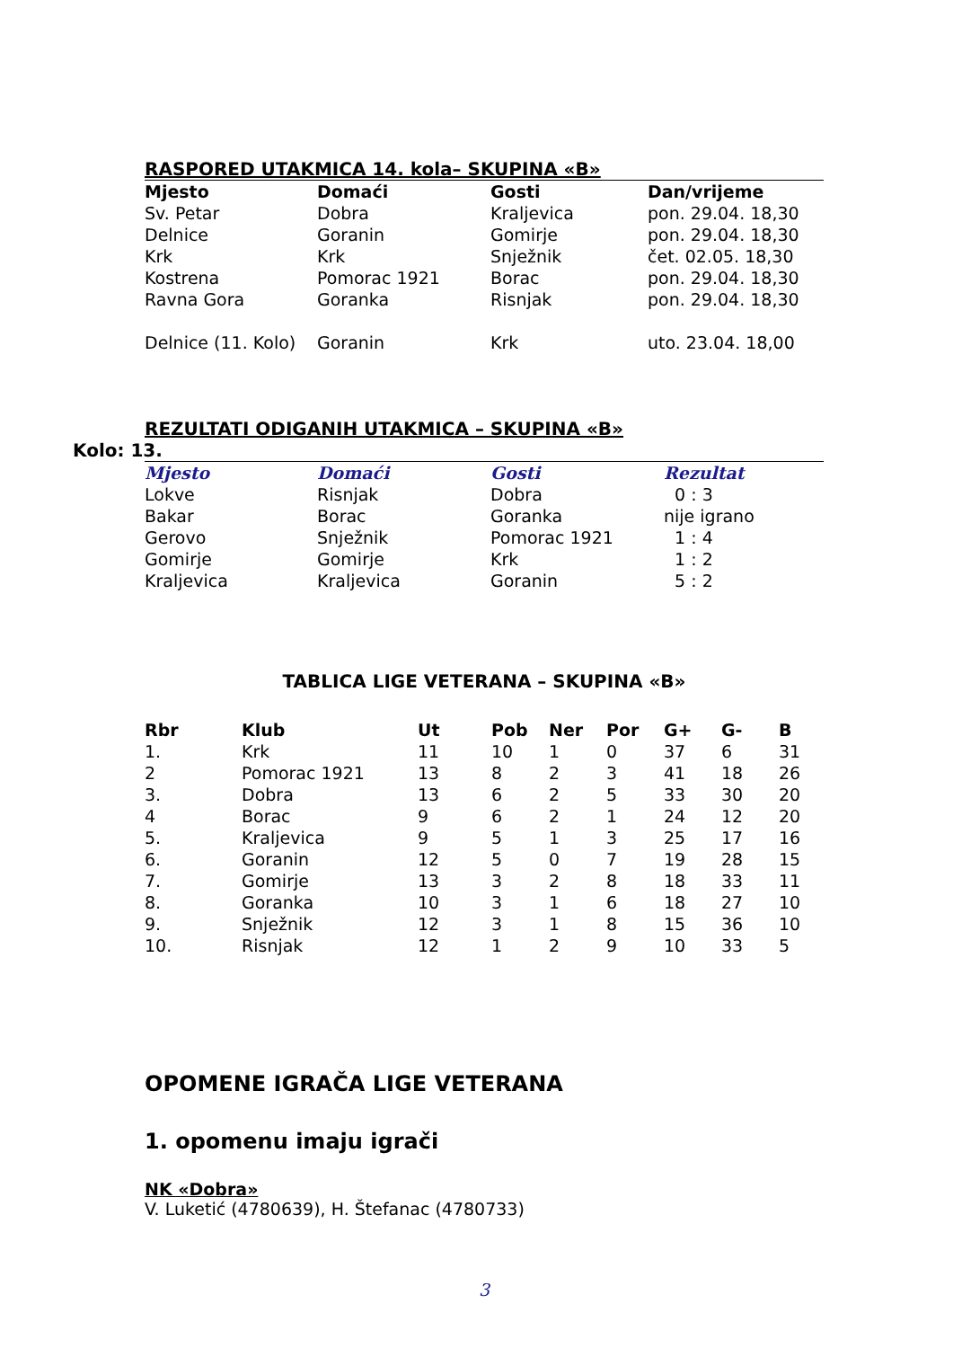RASPORED UTAKMICA 14. kola– SKUPINA «B»
| Mjesto | Domaći | Gosti | Dan/vrijeme |
| --- | --- | --- | --- |
| Sv. Petar | Dobra | Kraljevica | pon. 29.04. 18,30 |
| Delnice | Goranin | Gomirje | pon. 29.04. 18,30 |
| Krk | Krk | Snježnik | čet. 02.05. 18,30 |
| Kostrena | Pomorac 1921 | Borac | pon. 29.04. 18,30 |
| Ravna Gora | Goranka | Risnjak | pon. 29.04. 18,30 |
| Delnice (11. Kolo) | Goranin | Krk | uto. 23.04. 18,00 |
REZULTATI ODIGANIH UTAKMICA – SKUPINA «B»
Kolo: 13.
| Mjesto | Domaći | Gosti | Rezultat |
| --- | --- | --- | --- |
| Lokve | Risnjak | Dobra | 0 : 3 |
| Bakar | Borac | Goranka | nije igrano |
| Gerovo | Snježnik | Pomorac 1921 | 1 : 4 |
| Gomirje | Gomirje | Krk | 1 : 2 |
| Kraljevica | Kraljevica | Goranin | 5 : 2 |
TABLICA LIGE VETERANA – SKUPINA «B»
| Rbr | Klub | Ut | Pob | Ner | Por | G+ | G- | B |
| --- | --- | --- | --- | --- | --- | --- | --- | --- |
| 1. | Krk | 11 | 10 | 1 | 0 | 37 | 6 | 31 |
| 2 | Pomorac 1921 | 13 | 8 | 2 | 3 | 41 | 18 | 26 |
| 3. | Dobra | 13 | 6 | 2 | 5 | 33 | 30 | 20 |
| 4 | Borac | 9 | 6 | 2 | 1 | 24 | 12 | 20 |
| 5. | Kraljevica | 9 | 5 | 1 | 3 | 25 | 17 | 16 |
| 6. | Goranin | 12 | 5 | 0 | 7 | 19 | 28 | 15 |
| 7. | Gomirje | 13 | 3 | 2 | 8 | 18 | 33 | 11 |
| 8. | Goranka | 10 | 3 | 1 | 6 | 18 | 27 | 10 |
| 9. | Snježnik | 12 | 3 | 1 | 8 | 15 | 36 | 10 |
| 10. | Risnjak | 12 | 1 | 2 | 9 | 10 | 33 | 5 |
OPOMENE IGRAČA LIGE VETERANA
1. opomenu imaju igrači
NK «Dobra»
V. Luketić (4780639), H. Štefanac (4780733)
3